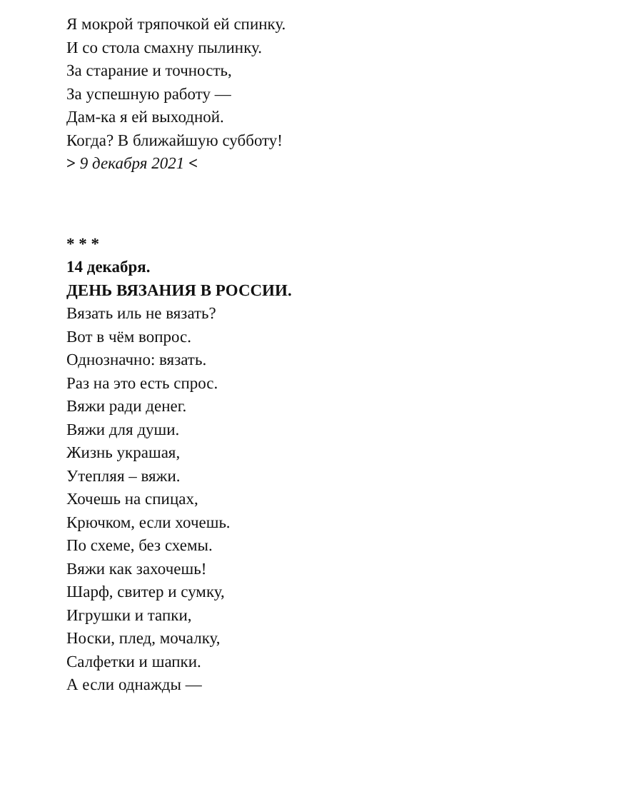Я мокрой тряпочкой ей спинку.
И со стола смахну пылинку.
За старание и точность,
За успешную работу —
Дам-ка я ей выходной.
Когда? В ближайшую субботу!
> 9 декабря 2021 <
* * *
14 декабря.
ДЕНЬ ВЯЗАНИЯ В РОССИИ.
Вязать иль не вязать?
Вот в чём вопрос.
Однозначно: вязать.
Раз на это есть спрос.
Вяжи ради денег.
Вяжи для души.
Жизнь украшая,
Утепляя – вяжи.
Хочешь на спицах,
Крючком, если хочешь.
По схеме, без схемы.
Вяжи как захочешь!
Шарф, свитер и сумку,
Игрушки и тапки,
Носки, плед, мочалку,
Салфетки и шапки.
А если однажды —